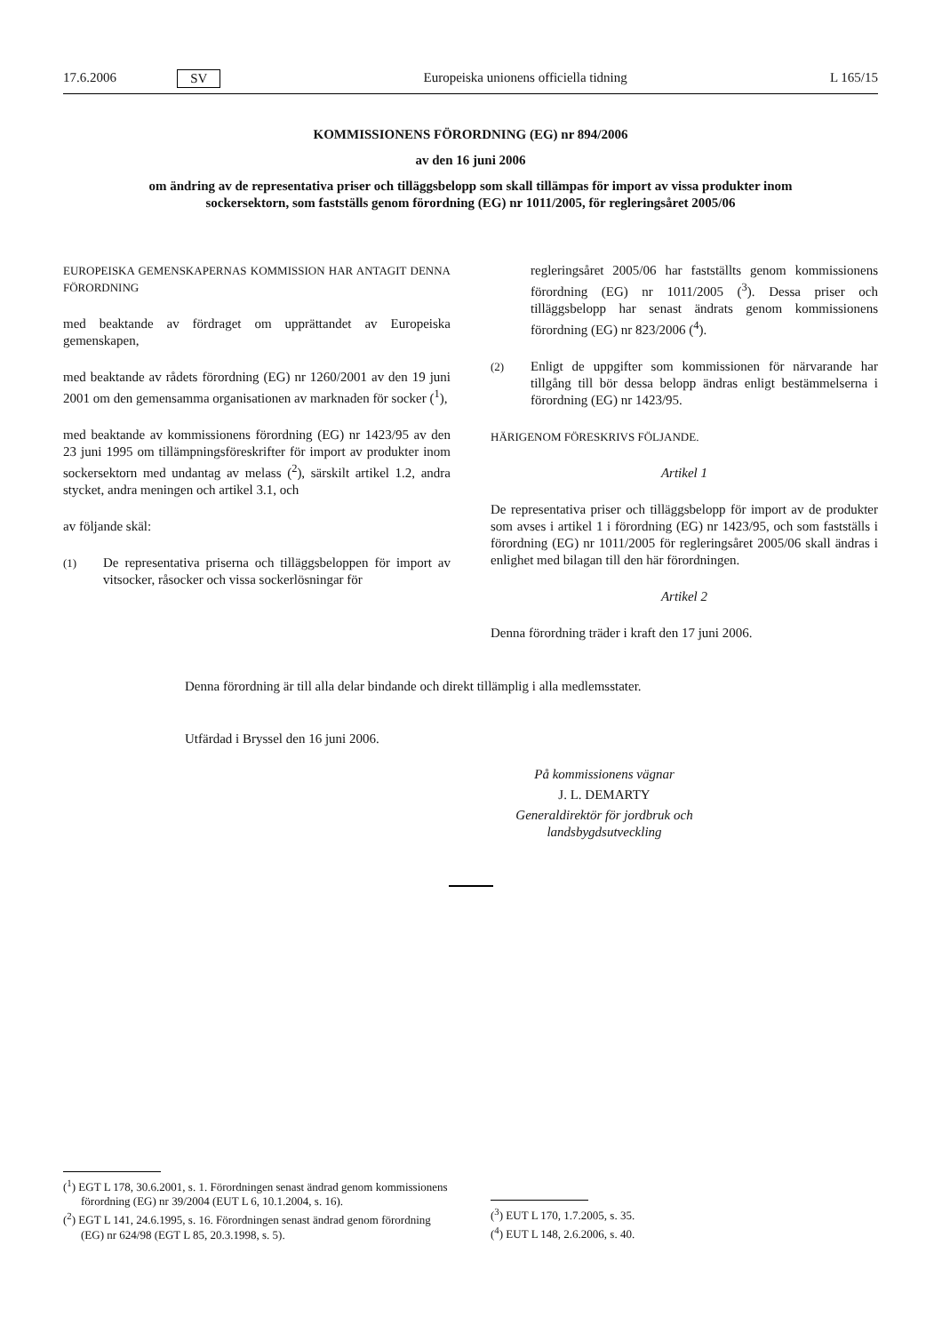17.6.2006 SV Europeiska unionens officiella tidning L 165/15
KOMMISSIONENS FÖRORDNING (EG) nr 894/2006
av den 16 juni 2006
om ändring av de representativa priser och tilläggsbelopp som skall tillämpas för import av vissa produkter inom sockersektorn, som fastställs genom förordning (EG) nr 1011/2005, för regleringsåret 2005/06
EUROPEISKA GEMENSKAPERNAS KOMMISSION HAR ANTAGIT DENNA FÖRORDNING
med beaktande av fördraget om upprättandet av Europeiska gemenskapen,
med beaktande av rådets förordning (EG) nr 1260/2001 av den 19 juni 2001 om den gemensamma organisationen av marknaden för socker (<sup>1</sup>),
med beaktande av kommissionens förordning (EG) nr 1423/95 av den 23 juni 1995 om tillämpningsföreskrifter för import av produkter inom sockersektorn med undantag av melass (<sup>2</sup>), särskilt artikel 1.2, andra stycket, andra meningen och artikel 3.1, och
av följande skäl:
(1) De representativa priserna och tilläggsbeloppen för import av vitsocker, råsocker och vissa sockerlösningar för
regleringsåret 2005/06 har fastställts genom kommissionens förordning (EG) nr 1011/2005 (<sup>3</sup>). Dessa priser och tilläggsbelopp har senast ändrats genom kommissionens förordning (EG) nr 823/2006 (<sup>4</sup>).
(2) Enligt de uppgifter som kommissionen för närvarande har tillgång till bör dessa belopp ändras enligt bestämmelserna i förordning (EG) nr 1423/95.
HÄRIGENOM FÖRESKRIVS FÖLJANDE.
Artikel 1
De representativa priser och tilläggsbelopp för import av de produkter som avses i artikel 1 i förordning (EG) nr 1423/95, och som fastställs i förordning (EG) nr 1011/2005 för regleringsåret 2005/06 skall ändras i enlighet med bilagan till den här förordningen.
Artikel 2
Denna förordning träder i kraft den 17 juni 2006.
Denna förordning är till alla delar bindande och direkt tillämplig i alla medlemsstater.
Utfärdad i Bryssel den 16 juni 2006.
På kommissionens vägnar
J. L. DEMARTY
Generaldirektör för jordbruk och landsbygdsutveckling
(<sup>1</sup>) EGT L 178, 30.6.2001, s. 1. Förordningen senast ändrad genom kommissionens förordning (EG) nr 39/2004 (EUT L 6, 10.1.2004, s. 16).
(<sup>2</sup>) EGT L 141, 24.6.1995, s. 16. Förordningen senast ändrad genom förordning (EG) nr 624/98 (EGT L 85, 20.3.1998, s. 5).
(<sup>3</sup>) EUT L 170, 1.7.2005, s. 35.
(<sup>4</sup>) EUT L 148, 2.6.2006, s. 40.